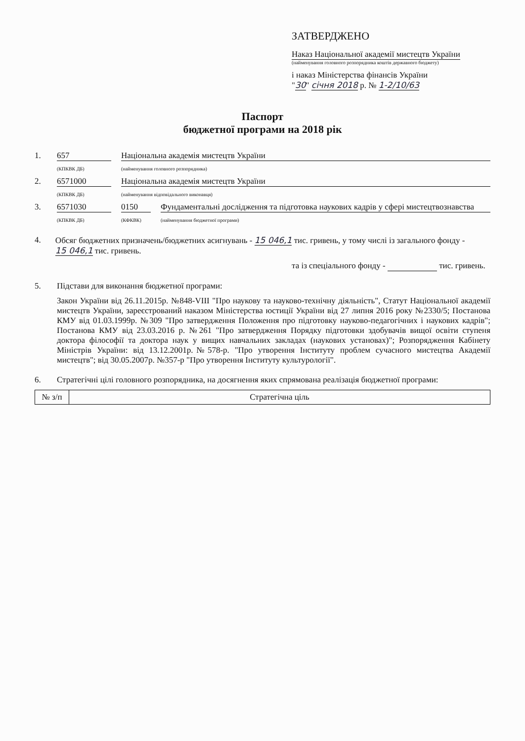ЗАТВЕРДЖЕНО
Наказ Національної академії мистецтв України
(найменування головного розпорядника коштів державного бюджету)
і наказ Міністерства фінансів України
"30" січня 2018 р. № 1-2/10/63
Паспорт
бюджетної програми на 2018 рік
1. 657 Національна академія мистецтв України
(КПКВК ДБ) (найменування головного розпорядника)
2. 6571000 Національна академія мистецтв України
(КПКВК ДБ) (найменування відповідального виконавця)
3. 6571030 0150 Фундаментальні дослідження та підготовка наукових кадрів у сфері мистецтвознавства
(КПКВК ДБ) (КФКВК) (найменування бюджетної програми)
4. Обсяг бюджетних призначень/бюджетних асигнувань - 15 046,1 тис. гривень, у тому числі із загального фонду - 15 046,1 тис. гривень.
та із спеціального фонду - тис. гривень.
5. Підстави для виконання бюджетної програми:
Закон України від 26.11.2015р. №848-VIII "Про наукову та науково-технічну діяльність", Статут Національної академії мистецтв України, зареєстрований наказом Міністерства юстиції України від 27 липня 2016 року №2330/5; Постанова КМУ від 01.03.1999р. №309 "Про затвердження Положення про підготовку науково-педагогічних і наукових кадрів"; Постанова КМУ від 23.03.2016 р. №261 "Про затвердження Порядку підготовки здобувачів вищої освіти ступеня доктора філософії та доктора наук у вищих навчальних закладах (наукових установах)"; Розпорядження Кабінету Міністрів України: від 13.12.2001р.№578-р. "Про утворення Інституту проблем сучасного мистецтва Академії мистецтв"; від 30.05.2007р. №357-р "Про утворення Інституту культурології".
6. Стратегічні цілі головного розпорядника, на досягнення яких спрямована реалізація бюджетної програми:
| № з/п | Стратегічна ціль |
| --- | --- |